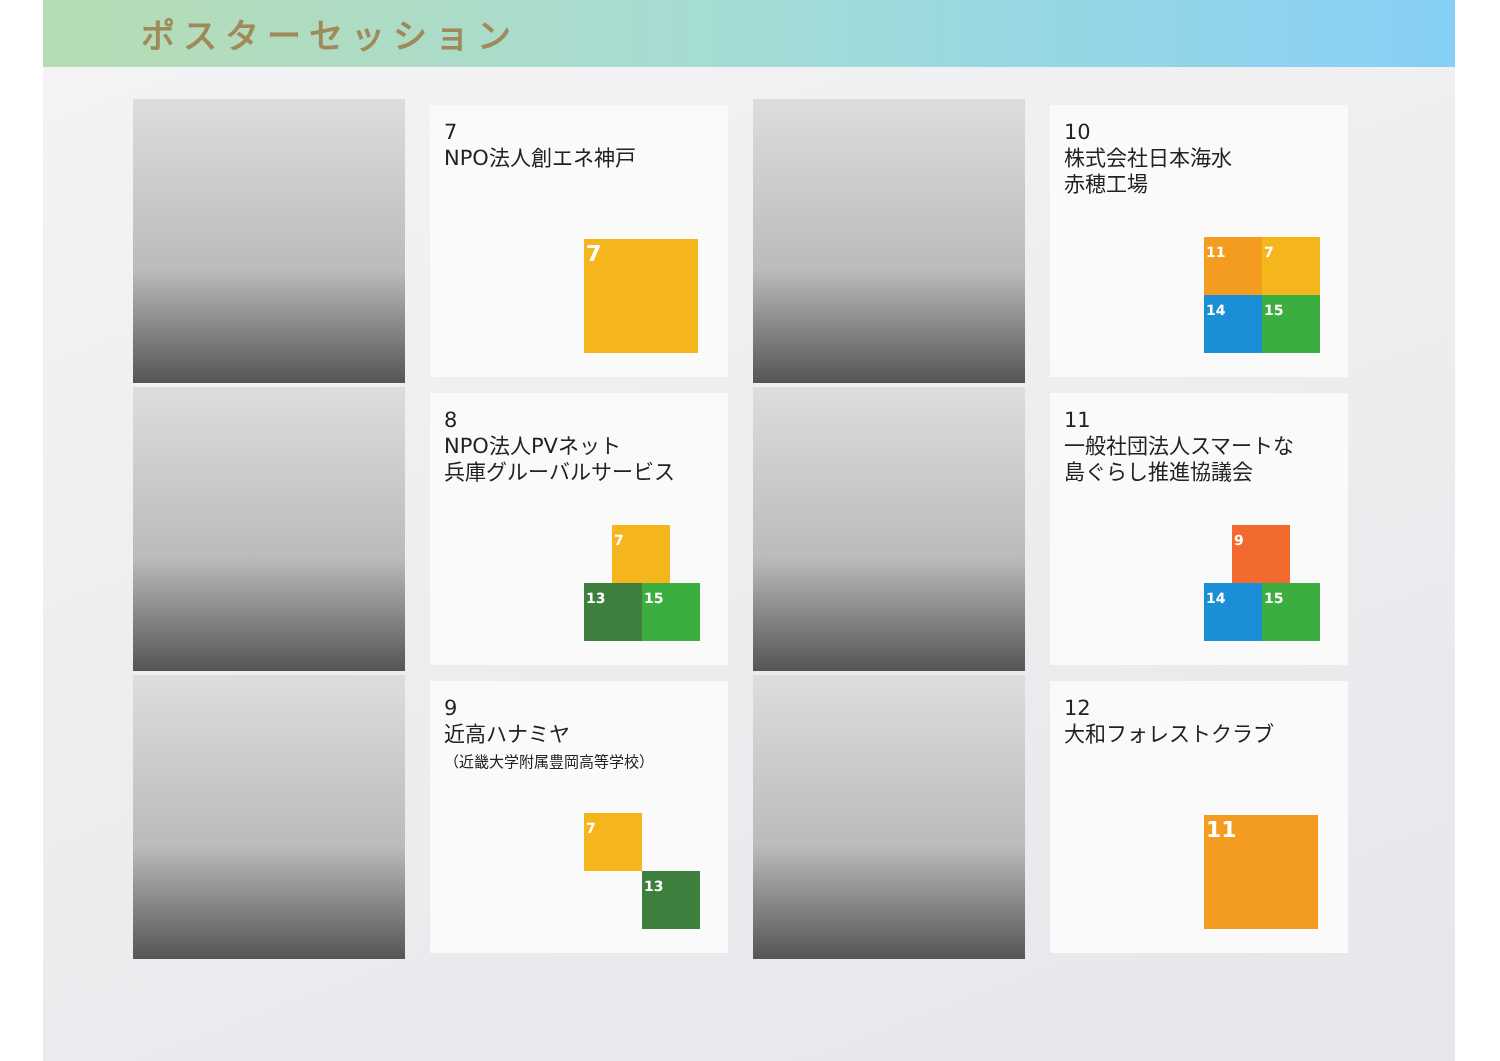ポスターセッション
7
NPO法人創エネ神戸
7
10
株式会社日本海水
赤穂工場
11 7 14 15
8
NPO法人PVネット
兵庫グルーバルサービス
7 13 15
11
一般社団法人スマートな
島ぐらし推進協議会
9 14 15
9
近高ハナミヤ
（近畿大学附属豊岡高等学校）
7 13
12
大和フォレストクラブ
11